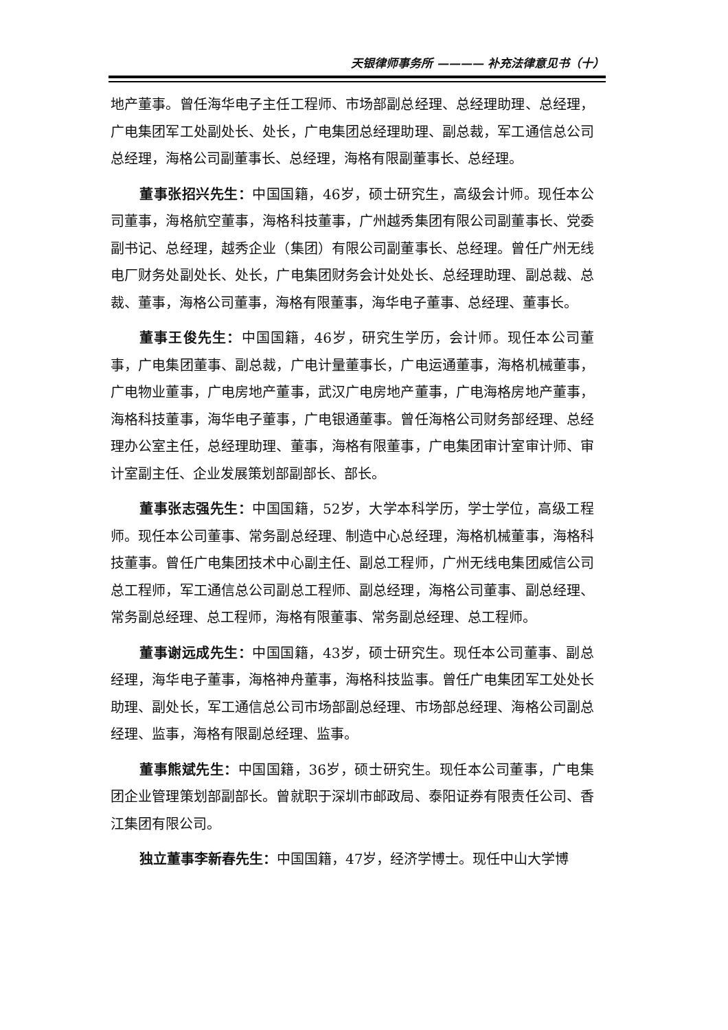天银律师事务所 ———— 补充法律意见书（十）
地产董事。曾任海华电子主任工程师、市场部副总经理、总经理助理、总经理，广电集团军工处副处长、处长，广电集团总经理助理、副总裁，军工通信总公司总经理，海格公司副董事长、总经理，海格有限副董事长、总经理。
董事张招兴先生：中国国籍，46岁，硕士研究生，高级会计师。现任本公司董事，海格航空董事，海格科技董事，广州越秀集团有限公司副董事长、党委副书记、总经理，越秀企业（集团）有限公司副董事长、总经理。曾任广州无线电厂财务处副处长、处长，广电集团财务会计处处长、总经理助理、副总裁、总裁、董事，海格公司董事，海格有限董事，海华电子董事、总经理、董事长。
董事王俊先生：中国国籍，46岁，研究生学历，会计师。现任本公司董事，广电集团董事、副总裁，广电计量董事长，广电运通董事，海格机械董事，广电物业董事，广电房地产董事，武汉广电房地产董事，广电海格房地产董事，海格科技董事，海华电子董事，广电银通董事。曾任海格公司财务部经理、总经理办公室主任，总经理助理、董事，海格有限董事，广电集团审计室审计师、审计室副主任、企业发展策划部副部长、部长。
董事张志强先生：中国国籍，52岁，大学本科学历，学士学位，高级工程师。现任本公司董事、常务副总经理、制造中心总经理，海格机械董事，海格科技董事。曾任广电集团技术中心副主任、副总工程师，广州无线电集团威信公司总工程师，军工通信总公司副总工程师、副总经理，海格公司董事、副总经理、常务副总经理、总工程师，海格有限董事、常务副总经理、总工程师。
董事谢远成先生：中国国籍，43岁，硕士研究生。现任本公司董事、副总经理，海华电子董事，海格神舟董事，海格科技监事。曾任广电集团军工处处长助理、副处长，军工通信总公司市场部副总经理、市场部总经理、海格公司副总经理、监事，海格有限副总经理、监事。
董事熊斌先生：中国国籍，36岁，硕士研究生。现任本公司董事，广电集团企业管理策划部副部长。曾就职于深圳市邮政局、泰阳证券有限责任公司、香江集团有限公司。
独立董事李新春先生：中国国籍，47岁，经济学博士。现任中山大学博